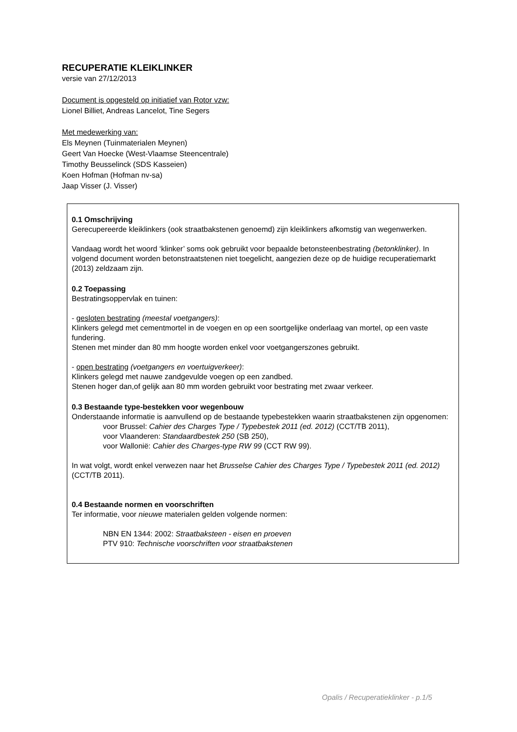RECUPERATIE KLEIKLINKER
versie van 27/12/2013
Document is opgesteld op initiatief van Rotor vzw:
Lionel Billiet, Andreas Lancelot, Tine Segers
Met medewerking van:
Els Meynen (Tuinmaterialen Meynen)
Geert Van Hoecke (West-Vlaamse Steencentrale)
Timothy Beusselinck (SDS Kasseien)
Koen Hofman (Hofman nv-sa)
Jaap Visser (J. Visser)
0.1 Omschrijving
Gerecupereerde kleiklinkers (ook straatbakstenen genoemd) zijn kleiklinkers afkomstig van wegenwerken.
Vandaag wordt het woord ‘klinker’ soms ook gebruikt voor bepaalde betonsteenbestrating (betonklinker). In volgend document worden betonstraatstenen niet toegelicht, aangezien deze op de huidige recuperatiemarkt (2013) zeldzaam zijn.
0.2 Toepassing
Bestratingsoppervlak en tuinen:
- gesloten bestrating (meestal voetgangers):
Klinkers gelegd met cementmortel in de voegen en op een soortgelijke onderlaag van mortel, op een vaste fundering.
Stenen met minder dan 80 mm hoogte worden enkel voor voetgangerszones gebruikt.
- open bestrating (voetgangers en voertuigverkeer):
Klinkers gelegd met nauwe zandgevulde voegen op een zandbed.
Stenen hoger dan,of gelijk aan 80 mm worden gebruikt voor bestrating met zwaar verkeer.
0.3 Bestaande type-bestekken voor wegenbouw
Onderstaande informatie is aanvullend op de bestaande typebestekken waarin straatbakstenen zijn opgenomen:
voor Brussel: Cahier des Charges Type / Typebestek 2011 (ed. 2012) (CCT/TB 2011),
voor Vlaanderen: Standaardbestek 250 (SB 250),
voor Wallonië: Cahier des Charges-type RW 99 (CCT RW 99).
In wat volgt, wordt enkel verwezen naar het Brusselse Cahier des Charges Type / Typebestek 2011 (ed. 2012) (CCT/TB 2011).
0.4 Bestaande normen en voorschriften
Ter informatie, voor nieuwe materialen gelden volgende normen:
NBN EN 1344: 2002: Straatbaksteen - eisen en proeven
PTV 910: Technische voorschriften voor straatbakstenen
Opalis / Recuperatieklinker - p.1/5